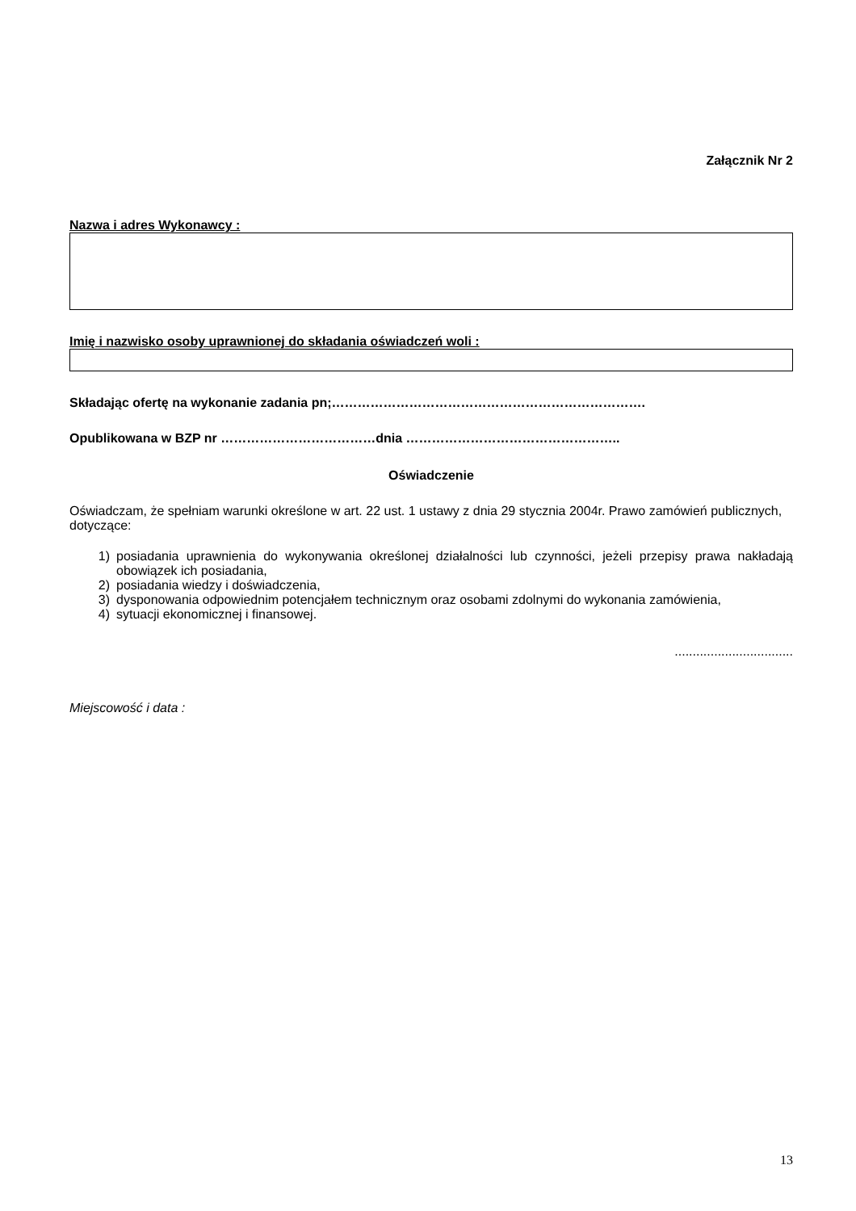Załącznik Nr 2
Nazwa i adres Wykonawcy :
Imię i nazwisko osoby uprawnionej do składania oświadczeń woli :
Składając ofertę na wykonanie zadania pn;……………………………………………………………….
Opublikowana w BZP nr ………………………………dnia …………………………………………..
Oświadczenie
Oświadczam, że spełniam warunki określone w art. 22 ust. 1 ustawy z dnia 29 stycznia 2004r. Prawo zamówień publicznych, dotyczące:
1) posiadania uprawnienia do wykonywania określonej działalności lub czynności, jeżeli przepisy prawa nakładają obowiązek ich posiadania,
2) posiadania wiedzy i doświadczenia,
3) dysponowania odpowiednim potencjałem technicznym oraz osobami zdolnymi do wykonania zamówienia,
4) sytuacji ekonomicznej i finansowej.
.................................
Miejscowość i data :
13